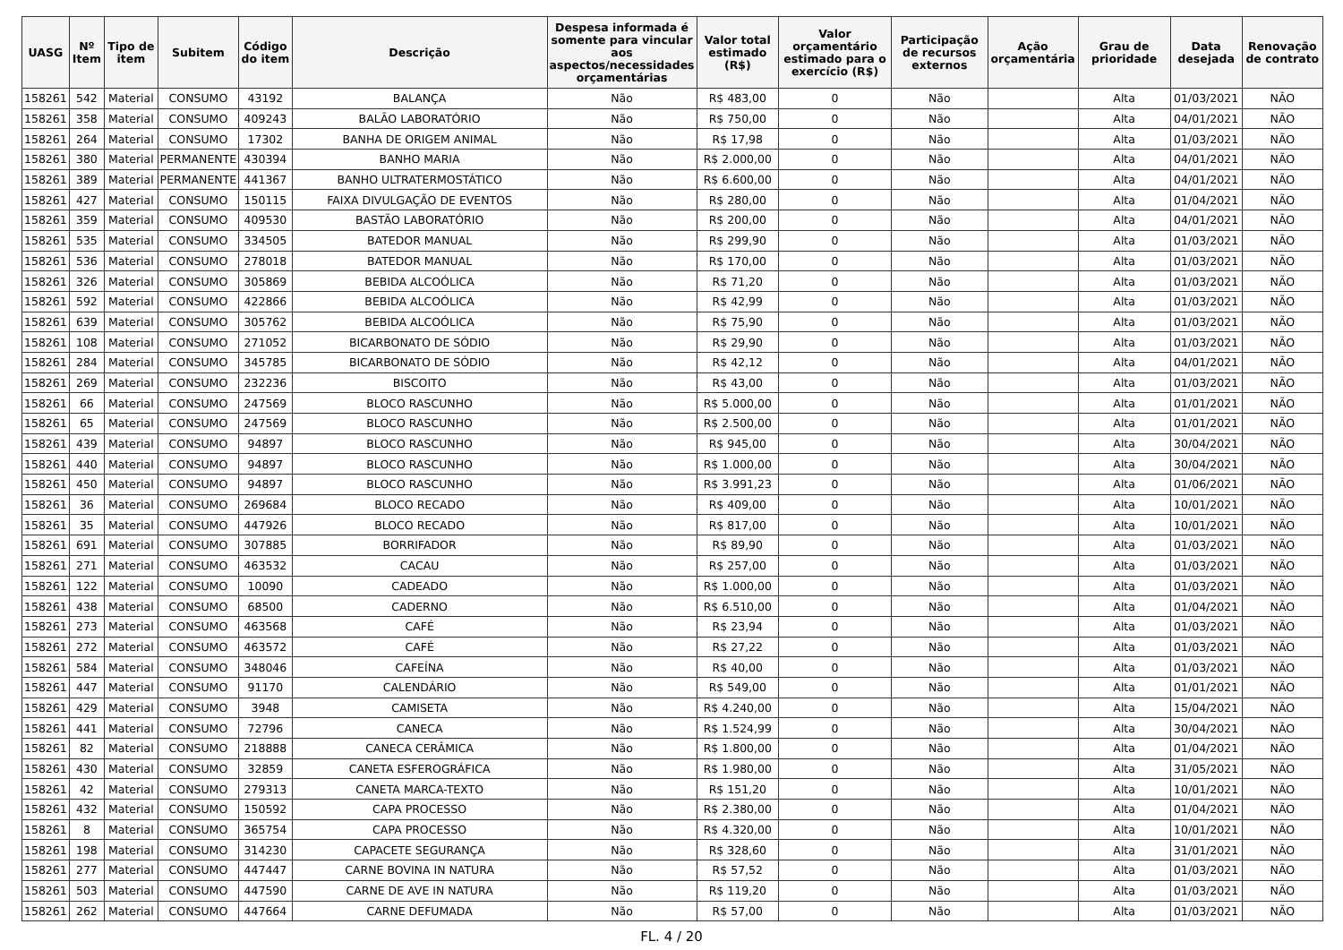| UASG | Nº Item | Tipo de item | Subitem | Código do item | Descrição | Despesa informada é somente para vincular aos aspectos/necessidades orçamentárias | Valor total estimado (R$) | Valor orçamentário estimado para o exercício (R$) | Participação de recursos externos | Ação orçamentária | Grau de prioridade | Data desejada | Renovação de contrato |
| --- | --- | --- | --- | --- | --- | --- | --- | --- | --- | --- | --- | --- | --- |
| 158261 | 542 | Material | CONSUMO | 43192 | BALANÇA | Não | R$ 483,00 | 0 | Não | | Alta | 01/03/2021 | NÃO |
| 158261 | 358 | Material | CONSUMO | 409243 | BALÃO LABORATÓRIO | Não | R$ 750,00 | 0 | Não | | Alta | 04/01/2021 | NÃO |
| 158261 | 264 | Material | CONSUMO | 17302 | BANHA DE ORIGEM ANIMAL | Não | R$ 17,98 | 0 | Não | | Alta | 01/03/2021 | NÃO |
| 158261 | 380 | Material | PERMANENTE | 430394 | BANHO MARIA | Não | R$ 2.000,00 | 0 | Não | | Alta | 04/01/2021 | NÃO |
| 158261 | 389 | Material | PERMANENTE | 441367 | BANHO ULTRATERMOSTÁTICO | Não | R$ 6.600,00 | 0 | Não | | Alta | 04/01/2021 | NÃO |
| 158261 | 427 | Material | CONSUMO | 150115 | FAIXA DIVULGAÇÃO DE EVENTOS | Não | R$ 280,00 | 0 | Não | | Alta | 01/04/2021 | NÃO |
| 158261 | 359 | Material | CONSUMO | 409530 | BASTÃO LABORATÓRIO | Não | R$ 200,00 | 0 | Não | | Alta | 04/01/2021 | NÃO |
| 158261 | 535 | Material | CONSUMO | 334505 | BATEDOR MANUAL | Não | R$ 299,90 | 0 | Não | | Alta | 01/03/2021 | NÃO |
| 158261 | 536 | Material | CONSUMO | 278018 | BATEDOR MANUAL | Não | R$ 170,00 | 0 | Não | | Alta | 01/03/2021 | NÃO |
| 158261 | 326 | Material | CONSUMO | 305869 | BEBIDA ALCOÓLICA | Não | R$ 71,20 | 0 | Não | | Alta | 01/03/2021 | NÃO |
| 158261 | 592 | Material | CONSUMO | 422866 | BEBIDA ALCOÓLICA | Não | R$ 42,99 | 0 | Não | | Alta | 01/03/2021 | NÃO |
| 158261 | 639 | Material | CONSUMO | 305762 | BEBIDA ALCOÓLICA | Não | R$ 75,90 | 0 | Não | | Alta | 01/03/2021 | NÃO |
| 158261 | 108 | Material | CONSUMO | 271052 | BICARBONATO DE SÓDIO | Não | R$ 29,90 | 0 | Não | | Alta | 01/03/2021 | NÃO |
| 158261 | 284 | Material | CONSUMO | 345785 | BICARBONATO DE SÓDIO | Não | R$ 42,12 | 0 | Não | | Alta | 04/01/2021 | NÃO |
| 158261 | 269 | Material | CONSUMO | 232236 | BISCOITO | Não | R$ 43,00 | 0 | Não | | Alta | 01/03/2021 | NÃO |
| 158261 | 66 | Material | CONSUMO | 247569 | BLOCO RASCUNHO | Não | R$ 5.000,00 | 0 | Não | | Alta | 01/01/2021 | NÃO |
| 158261 | 65 | Material | CONSUMO | 247569 | BLOCO RASCUNHO | Não | R$ 2.500,00 | 0 | Não | | Alta | 01/01/2021 | NÃO |
| 158261 | 439 | Material | CONSUMO | 94897 | BLOCO RASCUNHO | Não | R$ 945,00 | 0 | Não | | Alta | 30/04/2021 | NÃO |
| 158261 | 440 | Material | CONSUMO | 94897 | BLOCO RASCUNHO | Não | R$ 1.000,00 | 0 | Não | | Alta | 30/04/2021 | NÃO |
| 158261 | 450 | Material | CONSUMO | 94897 | BLOCO RASCUNHO | Não | R$ 3.991,23 | 0 | Não | | Alta | 01/06/2021 | NÃO |
| 158261 | 36 | Material | CONSUMO | 269684 | BLOCO RECADO | Não | R$ 409,00 | 0 | Não | | Alta | 10/01/2021 | NÃO |
| 158261 | 35 | Material | CONSUMO | 447926 | BLOCO RECADO | Não | R$ 817,00 | 0 | Não | | Alta | 10/01/2021 | NÃO |
| 158261 | 691 | Material | CONSUMO | 307885 | BORRIFADOR | Não | R$ 89,90 | 0 | Não | | Alta | 01/03/2021 | NÃO |
| 158261 | 271 | Material | CONSUMO | 463532 | CACAU | Não | R$ 257,00 | 0 | Não | | Alta | 01/03/2021 | NÃO |
| 158261 | 122 | Material | CONSUMO | 10090 | CADEADO | Não | R$ 1.000,00 | 0 | Não | | Alta | 01/03/2021 | NÃO |
| 158261 | 438 | Material | CONSUMO | 68500 | CADERNO | Não | R$ 6.510,00 | 0 | Não | | Alta | 01/04/2021 | NÃO |
| 158261 | 273 | Material | CONSUMO | 463568 | CAFÉ | Não | R$ 23,94 | 0 | Não | | Alta | 01/03/2021 | NÃO |
| 158261 | 272 | Material | CONSUMO | 463572 | CAFÉ | Não | R$ 27,22 | 0 | Não | | Alta | 01/03/2021 | NÃO |
| 158261 | 584 | Material | CONSUMO | 348046 | CAFEÍNA | Não | R$ 40,00 | 0 | Não | | Alta | 01/03/2021 | NÃO |
| 158261 | 447 | Material | CONSUMO | 91170 | CALENDÁRIO | Não | R$ 549,00 | 0 | Não | | Alta | 01/01/2021 | NÃO |
| 158261 | 429 | Material | CONSUMO | 3948 | CAMISETA | Não | R$ 4.240,00 | 0 | Não | | Alta | 15/04/2021 | NÃO |
| 158261 | 441 | Material | CONSUMO | 72796 | CANECA | Não | R$ 1.524,99 | 0 | Não | | Alta | 30/04/2021 | NÃO |
| 158261 | 82 | Material | CONSUMO | 218888 | CANECA CERÂMICA | Não | R$ 1.800,00 | 0 | Não | | Alta | 01/04/2021 | NÃO |
| 158261 | 430 | Material | CONSUMO | 32859 | CANETA ESFEROGRÁFICA | Não | R$ 1.980,00 | 0 | Não | | Alta | 31/05/2021 | NÃO |
| 158261 | 42 | Material | CONSUMO | 279313 | CANETA MARCA-TEXTO | Não | R$ 151,20 | 0 | Não | | Alta | 10/01/2021 | NÃO |
| 158261 | 432 | Material | CONSUMO | 150592 | CAPA PROCESSO | Não | R$ 2.380,00 | 0 | Não | | Alta | 01/04/2021 | NÃO |
| 158261 | 8 | Material | CONSUMO | 365754 | CAPA PROCESSO | Não | R$ 4.320,00 | 0 | Não | | Alta | 10/01/2021 | NÃO |
| 158261 | 198 | Material | CONSUMO | 314230 | CAPACETE SEGURANÇA | Não | R$ 328,60 | 0 | Não | | Alta | 31/01/2021 | NÃO |
| 158261 | 277 | Material | CONSUMO | 447447 | CARNE BOVINA IN NATURA | Não | R$ 57,52 | 0 | Não | | Alta | 01/03/2021 | NÃO |
| 158261 | 503 | Material | CONSUMO | 447590 | CARNE DE AVE IN NATURA | Não | R$ 119,20 | 0 | Não | | Alta | 01/03/2021 | NÃO |
| 158261 | 262 | Material | CONSUMO | 447664 | CARNE DEFUMADA | Não | R$ 57,00 | 0 | Não | | Alta | 01/03/2021 | NÃO |
FL. 4 / 20